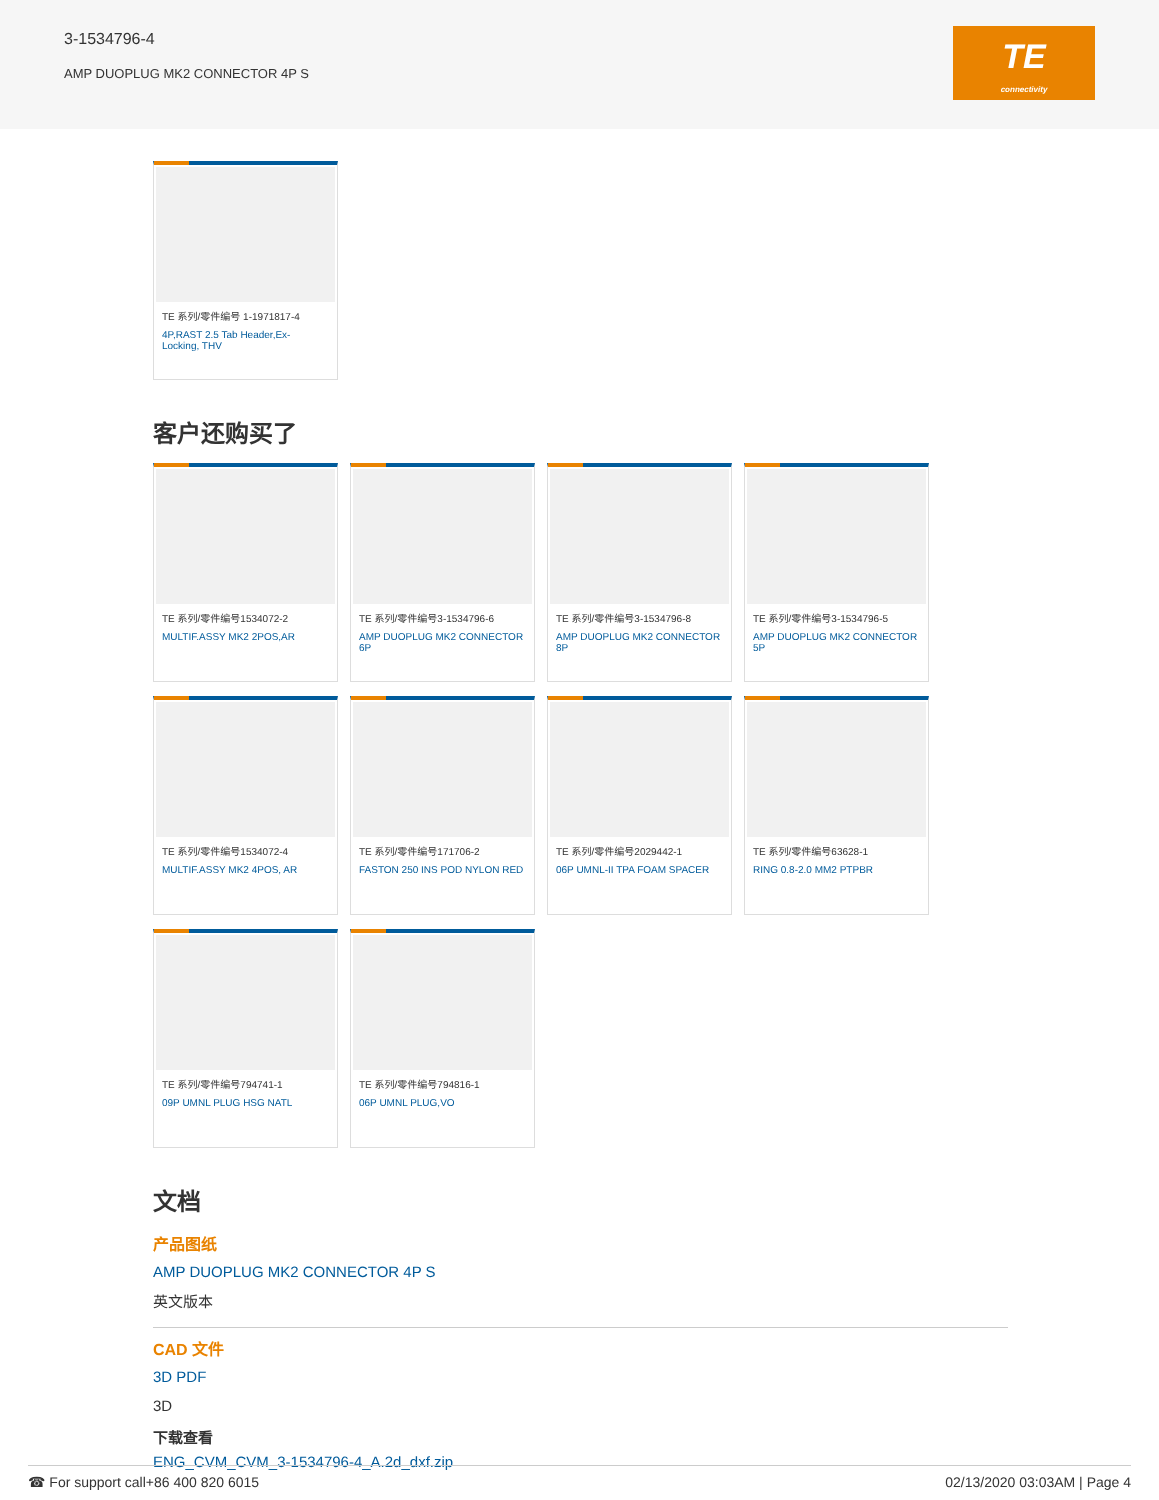3-1534796-4
AMP DUOPLUG MK2 CONNECTOR 4P S
TE
connectivity
TE 系列/零件编号 1-1971817-4
4P,RAST 2.5 Tab Header,Ex- Locking, THV
客户还购买了
TE 系列/零件编号1534072-2
MULTIF.ASSY MK2 2POS,AR
TE 系列/零件编号3-1534796-6
AMP DUOPLUG MK2 CONNECTOR 6P
TE 系列/零件编号3-1534796-8
AMP DUOPLUG MK2 CONNECTOR 8P
TE 系列/零件编号3-1534796-5
AMP DUOPLUG MK2 CONNECTOR 5P
TE 系列/零件编号1534072-4
MULTIF.ASSY MK2 4POS, AR
TE 系列/零件编号171706-2
FASTON 250 INS POD NYLON RED
TE 系列/零件编号2029442-1
06P UMNL-II TPA FOAM SPACER
TE 系列/零件编号63628-1
RING 0.8-2.0 MM2 PTPBR
TE 系列/零件编号794741-1
09P UMNL PLUG HSG NATL
TE 系列/零件编号794816-1
06P UMNL PLUG,VO
文档
产品图纸
AMP DUOPLUG MK2 CONNECTOR 4P S
英文版本
CAD 文件
3D PDF
3D
下载查看
ENG_CVM_CVM_3-1534796-4_A.2d_dxf.zip
☎ For support call+86 400 820 6015 02/13/2020 03:03AM | Page 4